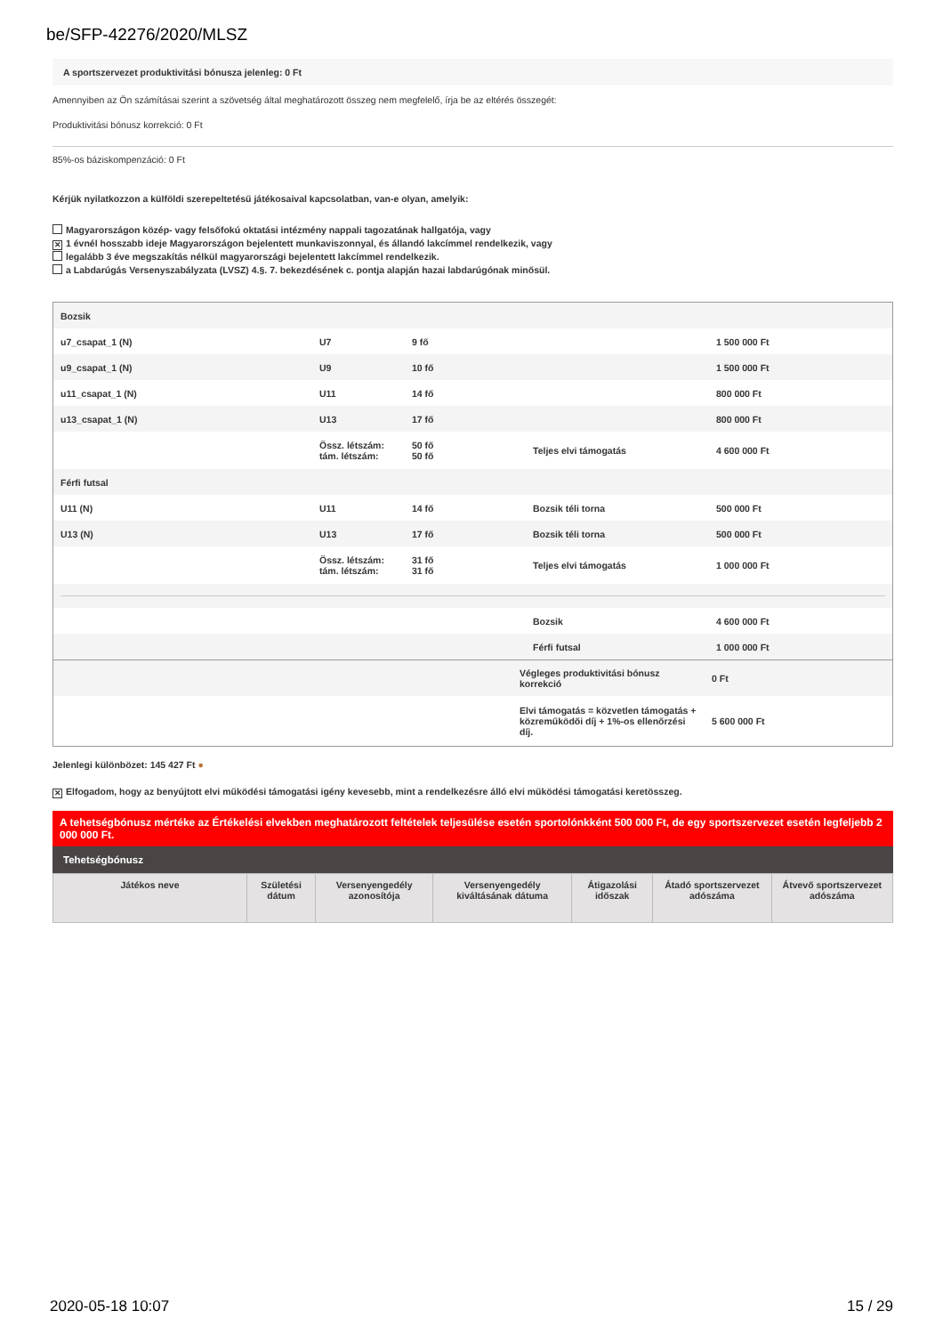be/SFP-42276/2020/MLSZ
A sportszervezet produktivitási bónusza jelenleg: 0 Ft
Amennyiben az Ön számításai szerint a szövetség által meghatározott összeg nem megfelelő, írja be az eltérés összegét:
Produktivitási bónusz korrekció: 0 Ft
85%-os báziskompenzáció: 0 Ft
Kérjük nyilatkozzon a külföldi szerepeltetésű játékosaival kapcsolatban, van-e olyan, amelyik:
Magyarországon közép- vagy felsőfokú oktatási intézmény nappali tagozatának hallgatója, vagy
✕ 1 évnél hosszabb ideje Magyarországon bejelentett munkaviszonnyal, és állandó lakcímmel rendelkezik, vagy
legalább 3 éve megszakítás nélkül magyarországi bejelentett lakcímmel rendelkezik.
a Labdarúgás Versenyszabályzata (LVSZ) 4.§. 7. bekezdésének c. pontja alapján hazai labdarúgónak minősül.
| Bozsik | | | | |
| u7_csapat_1 (N) | U7 | 9 fő | | 1 500 000 Ft |
| u9_csapat_1 (N) | U9 | 10 fő | | 1 500 000 Ft |
| u11_csapat_1 (N) | U11 | 14 fő | | 800 000 Ft |
| u13_csapat_1 (N) | U13 | 17 fő | | 800 000 Ft |
| | Össz. létszám: tám. létszám: | 50 fő 50 fő | Teljes elvi támogatás | 4 600 000 Ft |
| Férfi futsal | | | | |
| U11 (N) | U11 | 14 fő | Bozsik téli torna | 500 000 Ft |
| U13 (N) | U13 | 17 fő | Bozsik téli torna | 500 000 Ft |
| | Össz. létszám: tám. létszám: | 31 fő 31 fő | Teljes elvi támogatás | 1 000 000 Ft |
| | | | Bozsik | 4 600 000 Ft |
| | | | Férfi futsal | 1 000 000 Ft |
| | Végleges produktivitási bónusz korrekció | 0 Ft |
| | Elvi támogatás = közvetlen támogatás + közreműködői díj + 1%-os ellenőrzési díj. | 5 600 000 Ft |
Jelenlegi különbözet: 145 427 Ft ●
✕ Elfogadom, hogy az benyújtott elvi működési támogatási igény kevesebb, mint a rendelkezésre álló elvi működési támogatási keretösszeg.
A tehetségbónusz mértéke az Értékelési elvekben meghatározott feltételek teljesülése esetén sportolónkként 500 000 Ft, de egy sportszervezet esetén legfeljebb 2 000 000 Ft.
Tehetségbónusz
| Játékos neve | Születési dátum | Versenyengedély azonosítója | Versenyengedély kiváltásának dátuma | Átigazolási időszak | Átadó sportszervezet adószáma | Átvevő sportszervezet adószáma |
| --- | --- | --- | --- | --- | --- | --- |
2020-05-18 10:07 15 / 29